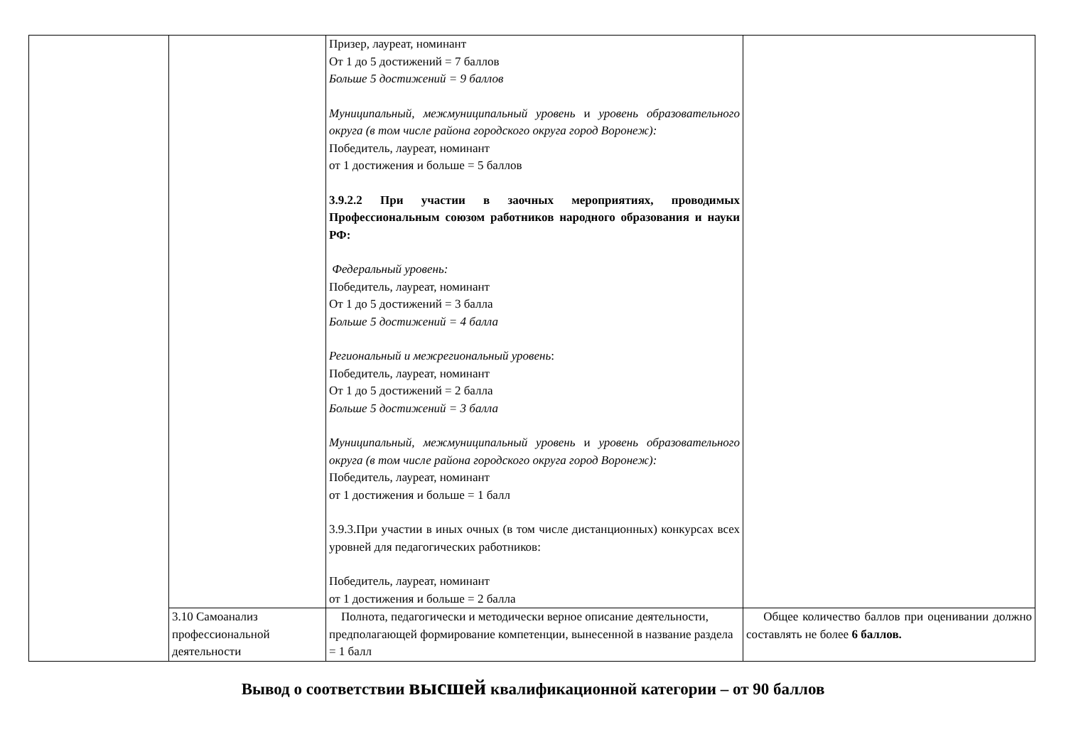| | | Призер, лауреат, номинант От 1 до 5 достижений = 7 баллов Больше 5 достижений = 9 баллов Муниципальный, межмуниципальный уровень и уровень образовательного округа (в том числе района городского округа город Воронеж): Победитель, лауреат, номинант от 1 достижения и больше = 5 баллов 3.9.2.2 При участии в заочных мероприятиях, проводимых Профессиональным союзом работников народного образования и науки РФ: Федеральный уровень: Победитель, лауреат, номинант От 1 до 5 достижений = 3 балла Больше 5 достижений = 4 балла Региональный и межрегиональный уровень : Победитель, лауреат, номинант От 1 до 5 достижений = 2 балла Больше 5 достижений = 3 балла Муниципальный, межмуниципальный уровень и уровень образовательного округа (в том числе района городского округа город Воронеж): Победитель, лауреат, номинант от 1 достижения и больше = 1 балл 3.9.3.При участии в иных очных (в том числе дистанционных) конкурсах всех уровней для педагогических работников: Победитель, лауреат, номинант от 1 достижения и больше = 2 балла | |
| | 3.10 Самоанализ профессиональной деятельности | Полнота, педагогически и методически верное описание деятельности, предполагающей формирование компетенции, вынесенной в название раздела = 1 балл | Общее количество баллов при оценивании должно составлять не более 6 баллов. |
Вывод о соответствии высшей квалификационной категории – от 90 баллов